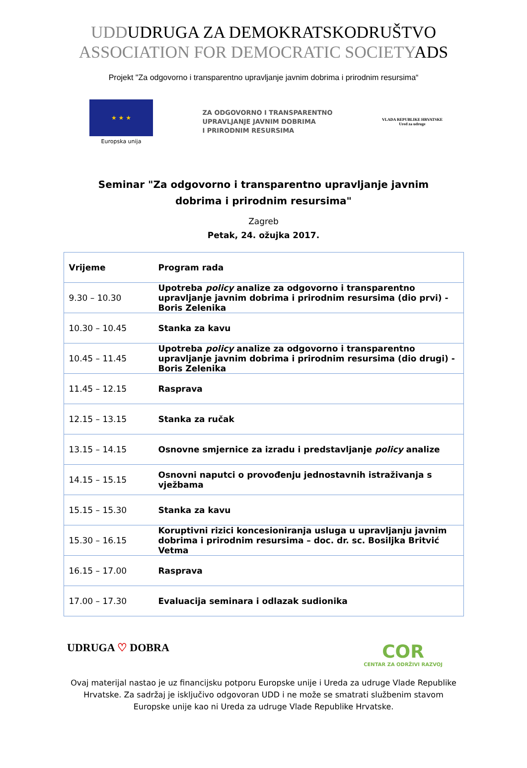UDDUDRUGA ZA DEMOKRATSKODRUŠTVO
ASSOCIATION FOR DEMOCRATIC SOCIETYADS
Projekt "Za odgovorno i transparentno upravljanje javnim dobrima i prirodnim resursima“
★ ★ ★
Europska unija
ZA ODGOVORNO I TRANSPARENTNO
UPRAVLJANJE JAVNIM DOBRIMA
I PRIRODNIM RESURSIMA
VLADA REPUBLIKE HRVATSKE
Ured za udruge
Seminar "Za odgovorno i transparentno upravljanje javnim dobrima i prirodnim resursima"
Zagreb
Petak, 24. ožujka 2017.
| Vrijeme | Program rada |
| --- | --- |
| 9.30 – 10.30 | Upotreba policy analize za odgovorno i transparentno upravljanje javnim dobrima i prirodnim resursima (dio prvi) - Boris Zelenika |
| 10.30 – 10.45 | Stanka za kavu |
| 10.45 – 11.45 | Upotreba policy analize za odgovorno i transparentno upravljanje javnim dobrima i prirodnim resursima (dio drugi) - Boris Zelenika |
| 11.45 – 12.15 | Rasprava |
| 12.15 – 13.15 | Stanka za ručak |
| 13.15 – 14.15 | Osnovne smjernice za izradu i predstavljanje policy analize |
| 14.15 – 15.15 | Osnovni naputci o provođenju jednostavnih istraživanja s vježbama |
| 15.15 – 15.30 | Stanka za kavu |
| 15.30 – 16.15 | Koruptivni rizici koncesioniranja usluga u upravljanju javnim dobrima i prirodnim resursima – doc. dr. sc. Bosiljka Britvić Vetma |
| 16.15 – 17.00 | Rasprava |
| 17.00 – 17.30 | Evaluacija seminara i odlazak sudionika |
UDRUGA ♡ DOBRA
COR
CENTAR ZA ODRŽIVI RAZVOJ
Ovaj materijal nastao je uz financijsku potporu Europske unije i Ureda za udruge Vlade Republike Hrvatske. Za sadržaj je isključivo odgovoran UDD i ne može se smatrati službenim stavom Europske unije kao ni Ureda za udruge Vlade Republike Hrvatske.